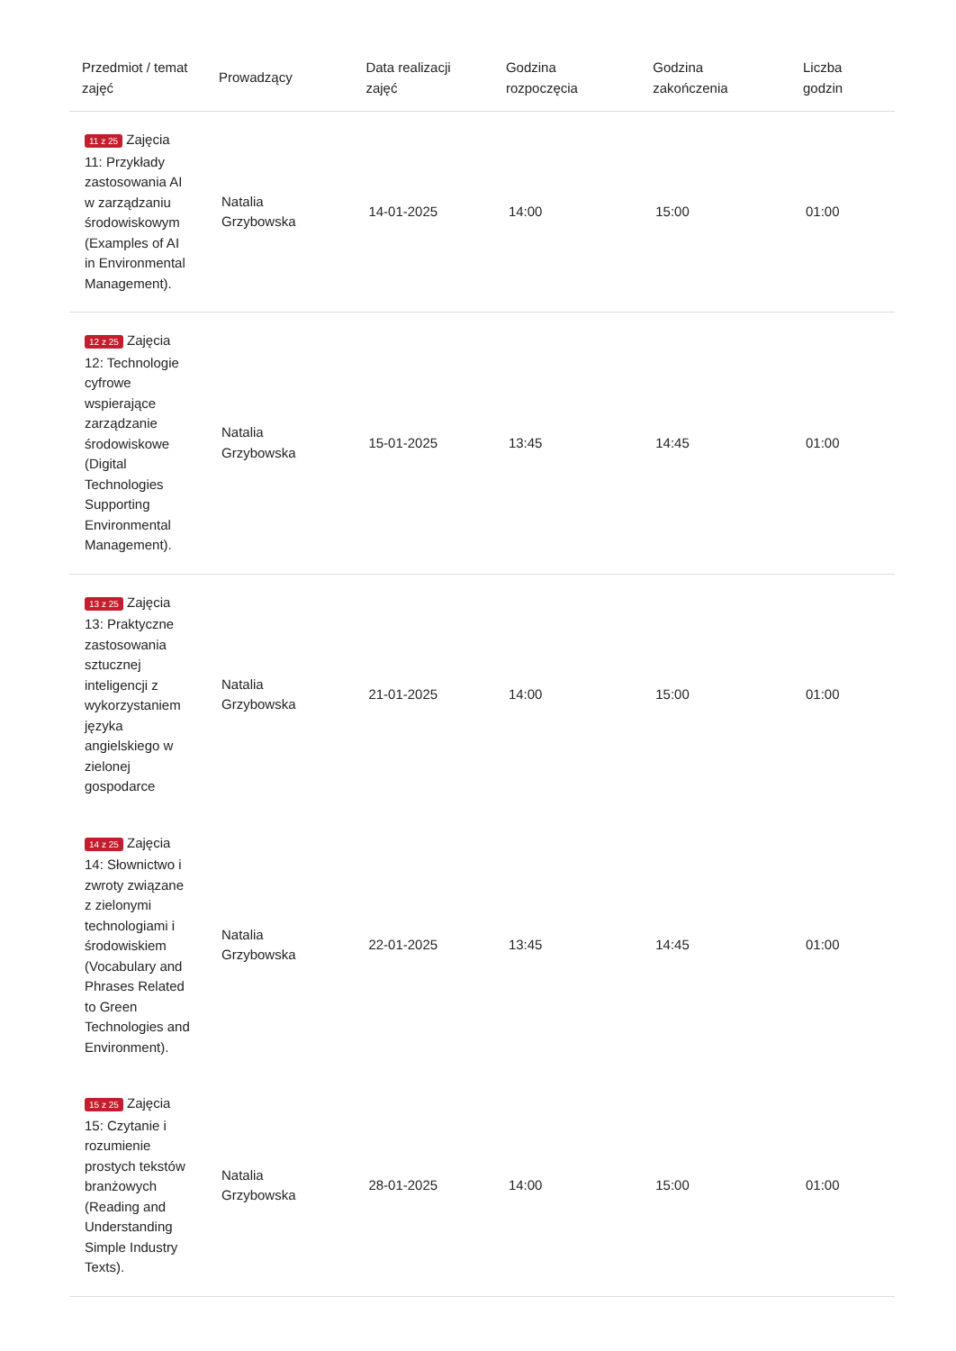| Przedmiot / temat zajęć | Prowadzący | Data realizacji zajęć | Godzina rozpoczęcia | Godzina zakończenia | Liczba godzin |
| --- | --- | --- | --- | --- | --- |
| 11 z 25 Zajęcia 11: Przykłady zastosowania AI w zarządzaniu środowiskowym (Examples of AI in Environmental Management). | Natalia Grzybowska | 14-01-2025 | 14:00 | 15:00 | 01:00 |
| 12 z 25 Zajęcia 12: Technologie cyfrowe wspierające zarządzanie środowiskowe (Digital Technologies Supporting Environmental Management). | Natalia Grzybowska | 15-01-2025 | 13:45 | 14:45 | 01:00 |
| 13 z 25 Zajęcia 13: Praktyczne zastosowania sztucznej inteligencji z wykorzystaniem języka angielskiego w zielonej gospodarce | Natalia Grzybowska | 21-01-2025 | 14:00 | 15:00 | 01:00 |
| 14 z 25 Zajęcia 14: Słownictwo i zwroty związane z zielonymi technologiami i środowiskiem (Vocabulary and Phrases Related to Green Technologies and Environment). | Natalia Grzybowska | 22-01-2025 | 13:45 | 14:45 | 01:00 |
| 15 z 25 Zajęcia 15: Czytanie i rozumienie prostych tekstów branżowych (Reading and Understanding Simple Industry Texts). | Natalia Grzybowska | 28-01-2025 | 14:00 | 15:00 | 01:00 |